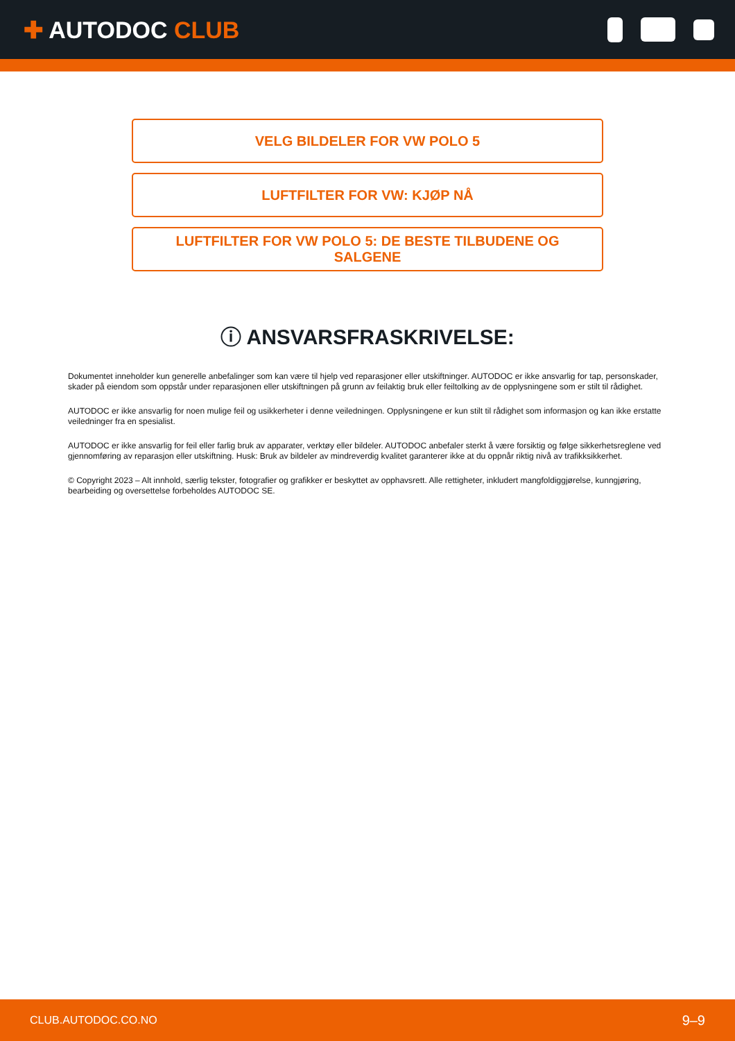✚ AUTODOC CLUB
VELG BILDELER FOR VW POLO 5
LUFTFILTER FOR VW: KJØP NÅ
LUFTFILTER FOR VW POLO 5: DE BESTE TILBUDENE OG SALGENE
ⓘ ANSVARSFRASKRIVELSE:
Dokumentet inneholder kun generelle anbefalinger som kan være til hjelp ved reparasjoner eller utskiftninger. AUTODOC er ikke ansvarlig for tap, personskader, skader på eiendom som oppstår under reparasjonen eller utskiftningen på grunn av feilaktig bruk eller feiltolking av de opplysningene som er stilt til rådighet.
AUTODOC er ikke ansvarlig for noen mulige feil og usikkerheter i denne veiledningen. Opplysningene er kun stilt til rådighet som informasjon og kan ikke erstatte veiledninger fra en spesialist.
AUTODOC er ikke ansvarlig for feil eller farlig bruk av apparater, verktøy eller bildeler. AUTODOC anbefaler sterkt å være forsiktig og følge sikkerhetsreglene ved gjennomføring av reparasjon eller utskiftning. Husk: Bruk av bildeler av mindreverdig kvalitet garanterer ikke at du oppnår riktig nivå av trafikksikkerhet.
© Copyright 2023 – Alt innhold, særlig tekster, fotografier og grafikker er beskyttet av opphavsrett. Alle rettigheter, inkludert mangfoldiggjørelse, kunngjøring, bearbeiding og oversettelse forbeholdes AUTODOC SE.
CLUB.AUTODOC.CO.NO 9–9